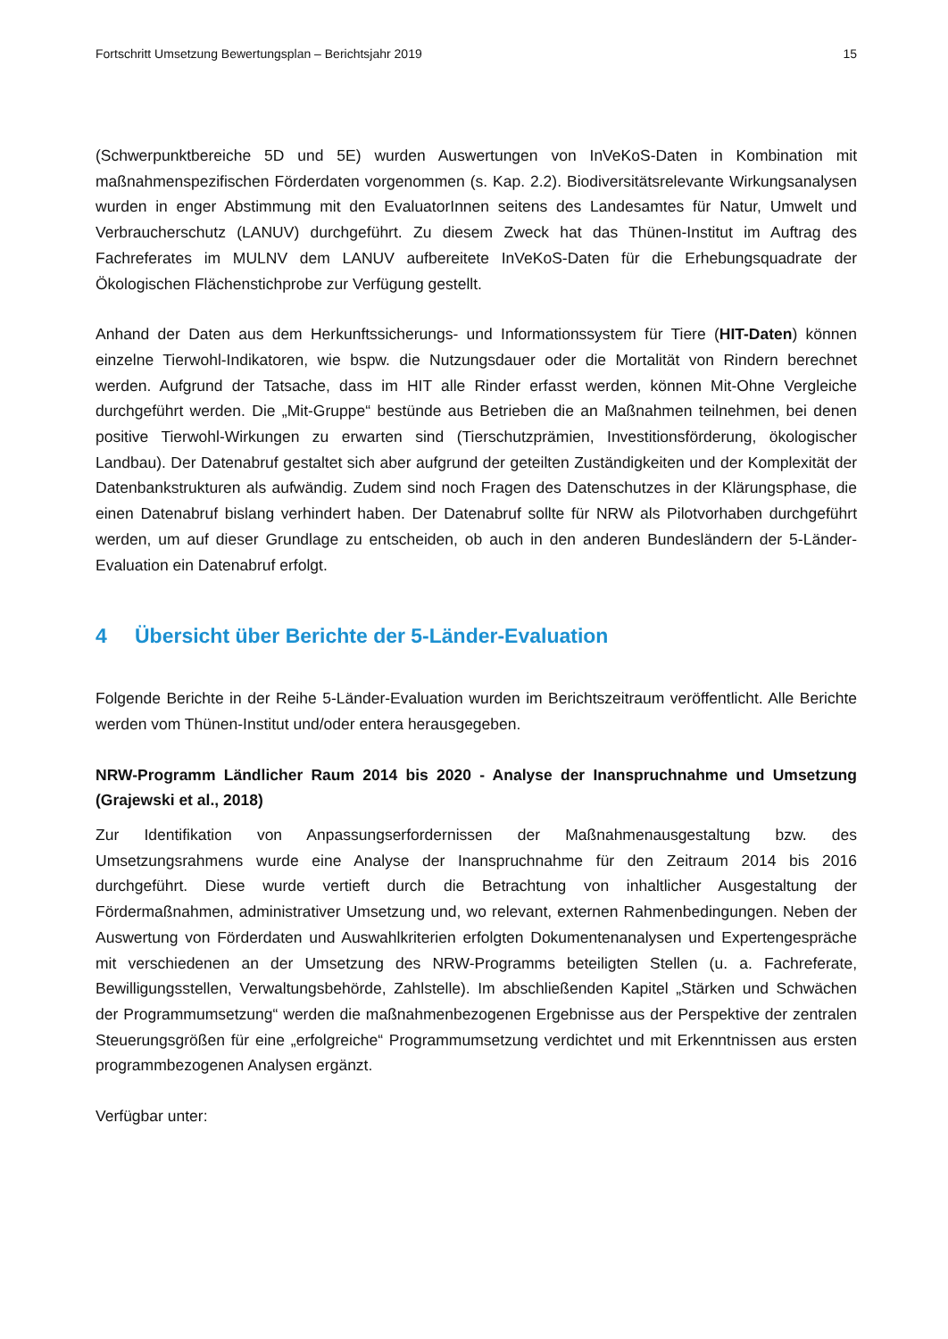Fortschritt Umsetzung Bewertungsplan – Berichtsjahr 2019 15
(Schwerpunktbereiche 5D und 5E) wurden Auswertungen von InVeKoS-Daten in Kombination mit maßnahmenspezifischen Förderdaten vorgenommen (s. Kap. 2.2). Biodiversitätsrelevante Wirkungsanalysen wurden in enger Abstimmung mit den EvaluatorInnen seitens des Landesamtes für Natur, Umwelt und Verbraucherschutz (LANUV) durchgeführt. Zu diesem Zweck hat das Thünen-Institut im Auftrag des Fachreferates im MULNV dem LANUV aufbereitete InVeKoS-Daten für die Erhebungsquadrate der Ökologischen Flächenstichprobe zur Verfügung gestellt.
Anhand der Daten aus dem Herkunftssicherungs- und Informationssystem für Tiere (HIT-Daten) können einzelne Tierwohl-Indikatoren, wie bspw. die Nutzungsdauer oder die Mortalität von Rindern berechnet werden. Aufgrund der Tatsache, dass im HIT alle Rinder erfasst werden, können Mit-Ohne Vergleiche durchgeführt werden. Die „Mit-Gruppe“ bestünde aus Betrieben die an Maßnahmen teilnehmen, bei denen positive Tierwohl-Wirkungen zu erwarten sind (Tierschutzprämien, Investitionsförderung, ökologischer Landbau). Der Datenabruf gestaltet sich aber aufgrund der geteilten Zuständigkeiten und der Komplexität der Datenbankstrukturen als aufwändig. Zudem sind noch Fragen des Datenschutzes in der Klärungsphase, die einen Datenabruf bislang verhindert haben. Der Datenabruf sollte für NRW als Pilotvorhaben durchgeführt werden, um auf dieser Grundlage zu entscheiden, ob auch in den anderen Bundesländern der 5-Länder-Evaluation ein Datenabruf erfolgt.
4 Übersicht über Berichte der 5-Länder-Evaluation
Folgende Berichte in der Reihe 5-Länder-Evaluation wurden im Berichtszeitraum veröffentlicht. Alle Berichte werden vom Thünen-Institut und/oder entera herausgegeben.
NRW-Programm Ländlicher Raum 2014 bis 2020 - Analyse der Inanspruchnahme und Umsetzung (Grajewski et al., 2018)
Zur Identifikation von Anpassungserfordernissen der Maßnahmenausgestaltung bzw. des Umsetzungsrahmens wurde eine Analyse der Inanspruchnahme für den Zeitraum 2014 bis 2016 durchgeführt. Diese wurde vertieft durch die Betrachtung von inhaltlicher Ausgestaltung der Fördermaßnahmen, administrativer Umsetzung und, wo relevant, externen Rahmenbedingungen. Neben der Auswertung von Förderdaten und Auswahlkriterien erfolgten Dokumentenanalysen und Expertengespräche mit verschiedenen an der Umsetzung des NRW-Programms beteiligten Stellen (u. a. Fachreferate, Bewilligungsstellen, Verwaltungsbehörde, Zahlstelle). Im abschließenden Kapitel „Stärken und Schwächen der Programmumsetzung“ werden die maßnahmenbezogenen Ergebnisse aus der Perspektive der zentralen Steuerungsgrößen für eine „erfolgreiche“ Programmumsetzung verdichtet und mit Erkenntnissen aus ersten programmbezogenen Analysen ergänzt.
Verfügbar unter: